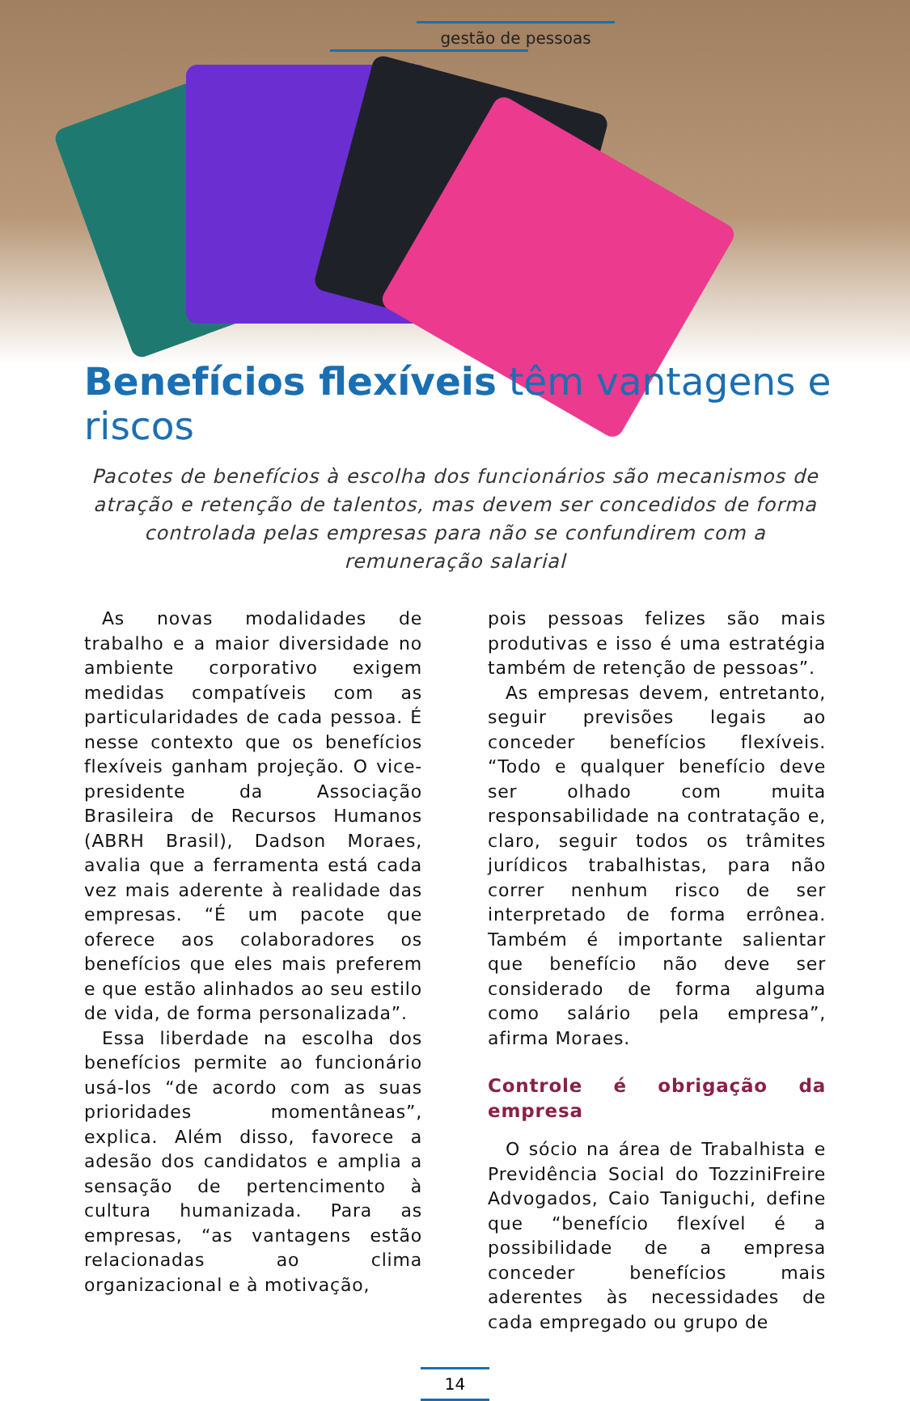gestão de pessoas
Benefícios flexíveis têm vantagens e riscos
Pacotes de benefícios à escolha dos funcionários são mecanismos de atração e retenção de talentos, mas devem ser concedidos de forma controlada pelas empresas para não se confundirem com a remuneração salarial
As novas modalidades de trabalho e a maior diversidade no ambiente corporativo exigem medidas compatíveis com as particularidades de cada pessoa. É nesse contexto que os benefícios flexíveis ganham projeção. O vice-presidente da Associação Brasileira de Recursos Humanos (ABRH Brasil), Dadson Moraes, avalia que a ferramenta está cada vez mais aderente à realidade das empresas. “É um pacote que oferece aos colaboradores os benefícios que eles mais preferem e que estão alinhados ao seu estilo de vida, de forma personalizada”.
Essa liberdade na escolha dos benefícios permite ao funcionário usá-los “de acordo com as suas prioridades momentâneas”, explica. Além disso, favorece a adesão dos candidatos e amplia a sensação de pertencimento à cultura humanizada. Para as empresas, “as vantagens estão relacionadas ao clima organizacional e à motivação,
pois pessoas felizes são mais produtivas e isso é uma estratégia também de retenção de pessoas”.
As empresas devem, entretanto, seguir previsões legais ao conceder benefícios flexíveis. “Todo e qualquer benefício deve ser olhado com muita responsabilidade na contratação e, claro, seguir todos os trâmites jurídicos trabalhistas, para não correr nenhum risco de ser interpretado de forma errônea. Também é importante salientar que benefício não deve ser considerado de forma alguma como salário pela empresa”, afirma Moraes.
Controle é obrigação da empresa
O sócio na área de Trabalhista e Previdência Social do TozziniFreire Advogados, Caio Taniguchi, define que “benefício flexível é a possibilidade de a empresa conceder benefícios mais aderentes às necessidades de cada empregado ou grupo de
14